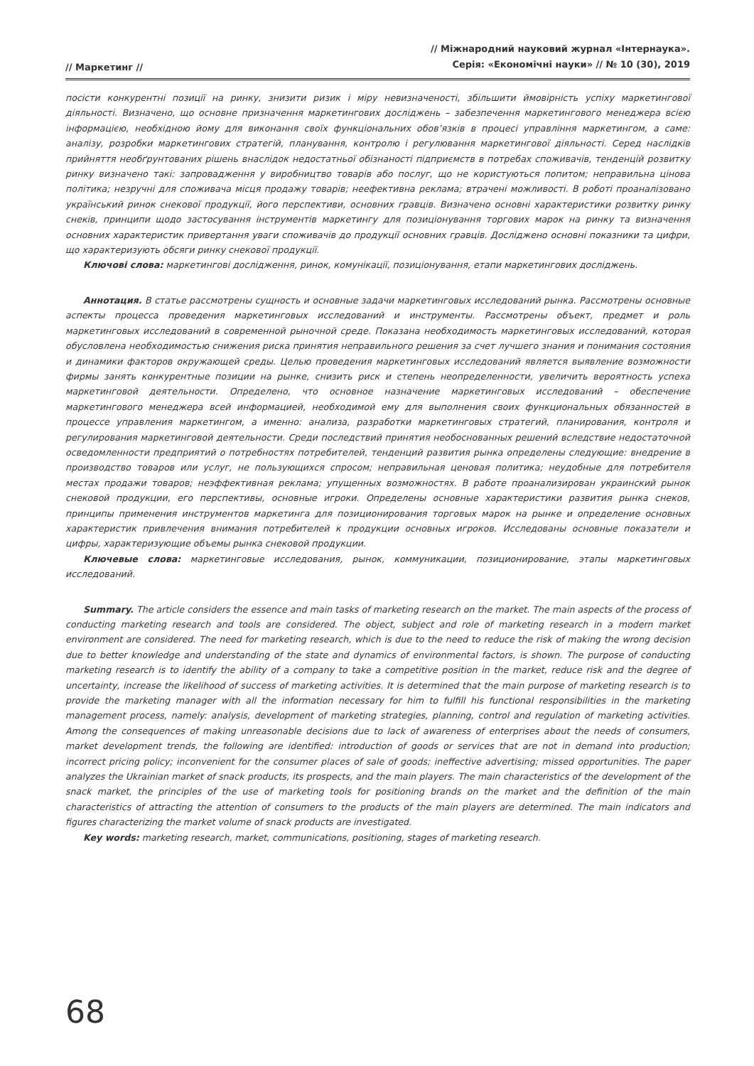// Маркетинг //
// Міжнародний науковий журнал «Інтернаука».
Серія: «Економічні науки» // № 10 (30), 2019
посісти конкурентні позиції на ринку, знизити ризик і міру невизначеності, збільшити ймовірність успіху маркетингової діяльності. Визначено, що основне призначення маркетингових досліджень – забезпечення маркетингового менеджера всією інформацією, необхідною йому для виконання своїх функціональних обов’язків в процесі управління маркетингом, а саме: аналізу, розробки маркетингових стратегій, планування, контролю і регулювання маркетингової діяльності. Серед наслідків прийняття необґрунтованих рішень внаслідок недостатньої обізнаності підприємств в потребах споживачів, тенденцій розвитку ринку визначено такі: запровадження у виробництво товарів або послуг, що не користуються попитом; неправильна цінова політика; незручні для споживача місця продажу товарів; неефективна реклама; втрачені можливості. В роботі проаналізовано український ринок снекової продукції, його перспективи, основних гравців. Визначено основні характеристики розвитку ринку снеків, принципи щодо застосування інструментів маркетингу для позиціонування торгових марок на ринку та визначення основних характеристик привертання уваги споживачів до продукції основних гравців. Досліджено основні показники та цифри, що характеризують обсяги ринку снекової продукції.
Ключові слова: маркетингові дослідження, ринок, комунікації, позиціонування, етапи маркетингових досліджень.
Аннотация. В статье рассмотрены сущность и основные задачи маркетинговых исследований рынка. Рассмотрены основные аспекты процесса проведения маркетинговых исследований и инструменты. Рассмотрены объект, предмет и роль маркетинговых исследований в современной рыночной среде. Показана необходимость маркетинговых исследований, которая обусловлена необходимостью снижения риска принятия неправильного решения за счет лучшего знания и понимания состояния и динамики факторов окружающей среды. Целью проведения маркетинговых исследований является выявление возможности фирмы занять конкурентные позиции на рынке, снизить риск и степень неопределенности, увеличить вероятность успеха маркетинговой деятельности. Определено, что основное назначение маркетинговых исследований – обеспечение маркетингового менеджера всей информацией, необходимой ему для выполнения своих функциональных обязанностей в процессе управления маркетингом, а именно: анализа, разработки маркетинговых стратегий, планирования, контроля и регулирования маркетинговой деятельности. Среди последствий принятия необоснованных решений вследствие недостаточной осведомленности предприятий о потребностях потребителей, тенденций развития рынка определены следующие: внедрение в производство товаров или услуг, не пользующихся спросом; неправильная ценовая политика; неудобные для потребителя местах продажи товаров; неэффективная реклама; упущенных возможностях. В работе проанализирован украинский рынок снековой продукции, его перспективы, основные игроки. Определены основные характеристики развития рынка снеков, принципы применения инструментов маркетинга для позиционирования торговых марок на рынке и определение основных характеристик привлечения внимания потребителей к продукции основных игроков. Исследованы основные показатели и цифры, характеризующие объемы рынка снековой продукции.
Ключевые слова: маркетинговые исследования, рынок, коммуникации, позиционирование, этапы маркетинговых исследований.
Summary. The article considers the essence and main tasks of marketing research on the market. The main aspects of the process of conducting marketing research and tools are considered. The object, subject and role of marketing research in a modern market environment are considered. The need for marketing research, which is due to the need to reduce the risk of making the wrong decision due to better knowledge and understanding of the state and dynamics of environmental factors, is shown. The purpose of conducting marketing research is to identify the ability of a company to take a competitive position in the market, reduce risk and the degree of uncertainty, increase the likelihood of success of marketing activities. It is determined that the main purpose of marketing research is to provide the marketing manager with all the information necessary for him to fulfill his functional responsibilities in the marketing management process, namely: analysis, development of marketing strategies, planning, control and regulation of marketing activities. Among the consequences of making unreasonable decisions due to lack of awareness of enterprises about the needs of consumers, market development trends, the following are identified: introduction of goods or services that are not in demand into production; incorrect pricing policy; inconvenient for the consumer places of sale of goods; ineffective advertising; missed opportunities. The paper analyzes the Ukrainian market of snack products, its prospects, and the main players. The main characteristics of the development of the snack market, the principles of the use of marketing tools for positioning brands on the market and the definition of the main characteristics of attracting the attention of consumers to the products of the main players are determined. The main indicators and figures characterizing the market volume of snack products are investigated.
Key words: marketing research, market, communications, positioning, stages of marketing research.
68